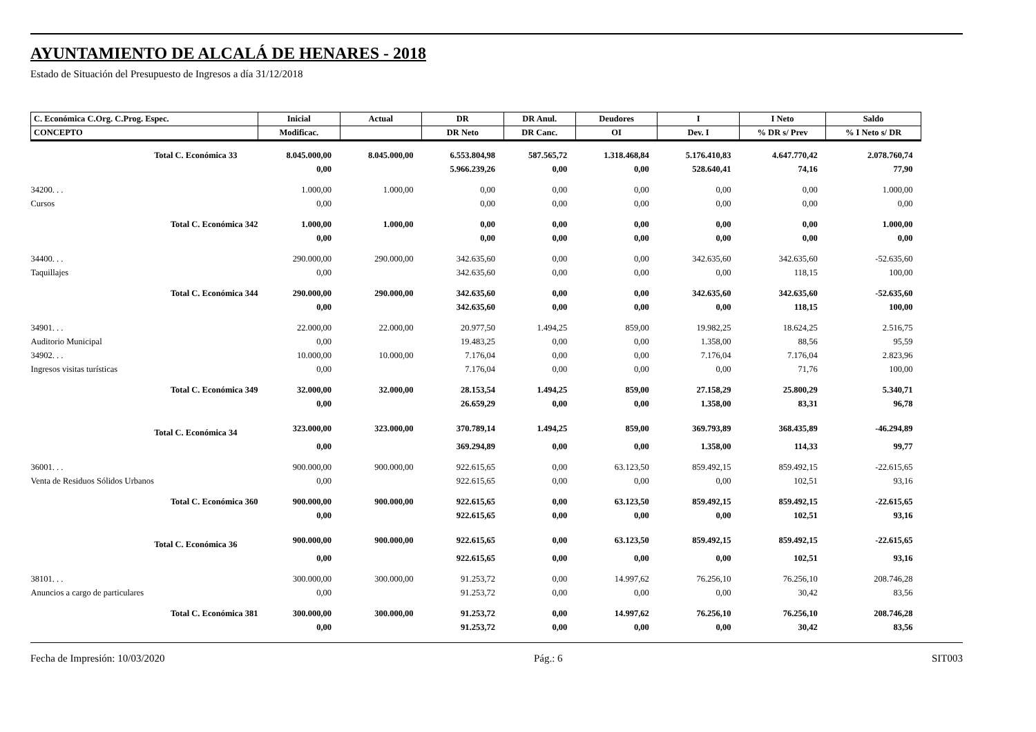AYUNTAMIENTO DE ALCALÁ DE HENARES - 2018
Estado de Situación del Presupuesto de Ingresos a día 31/12/2018
| C. Económica C.Org. C.Prog. Espec. | Inicial | Actual | DR | DR Anul. | Deudores | I | I Neto | Saldo |
| --- | --- | --- | --- | --- | --- | --- | --- | --- |
| CONCEPTO | Modificac. | | DR Neto | DR Canc. | OI | Dev. I | % DR s/ Prev | % I Neto s/ DR |
| Total C. Económica 33 | 8.045.000,00 | 8.045.000,00 | 6.553.804,98 | 587.565,72 | 1.318.468,84 | 5.176.410,83 | 4.647.770,42 | 2.078.760,74 |
| | 0,00 | | 5.966.239,26 | 0,00 | 0,00 | 528.640,41 | 74,16 | 77,90 |
| 34200. . . | 1.000,00 | 1.000,00 | 0,00 | 0,00 | 0,00 | 0,00 | 0,00 | 1.000,00 |
| Cursos | 0,00 | | 0,00 | 0,00 | 0,00 | 0,00 | 0,00 | 0,00 |
| Total C. Económica 342 | 1.000,00 | 1.000,00 | 0,00 | 0,00 | 0,00 | 0,00 | 0,00 | 1.000,00 |
| | 0,00 | | 0,00 | 0,00 | 0,00 | 0,00 | 0,00 | 0,00 |
| 34400. . . | 290.000,00 | 290.000,00 | 342.635,60 | 0,00 | 0,00 | 342.635,60 | 342.635,60 | -52.635,60 |
| Taquillajes | 0,00 | | 342.635,60 | 0,00 | 0,00 | 0,00 | 118,15 | 100,00 |
| Total C. Económica 344 | 290.000,00 | 290.000,00 | 342.635,60 | 0,00 | 0,00 | 342.635,60 | 342.635,60 | -52.635,60 |
| | 0,00 | | 342.635,60 | 0,00 | 0,00 | 0,00 | 118,15 | 100,00 |
| 34901. . . | 22.000,00 | 22.000,00 | 20.977,50 | 1.494,25 | 859,00 | 19.982,25 | 18.624,25 | 2.516,75 |
| Auditorio Municipal | 0,00 | | 19.483,25 | 0,00 | 0,00 | 1.358,00 | 88,56 | 95,59 |
| 34902. . . | 10.000,00 | 10.000,00 | 7.176,04 | 0,00 | 0,00 | 7.176,04 | 7.176,04 | 2.823,96 |
| Ingresos visitas turísticas | 0,00 | | 7.176,04 | 0,00 | 0,00 | 0,00 | 71,76 | 100,00 |
| Total C. Económica 349 | 32.000,00 | 32.000,00 | 28.153,54 | 1.494,25 | 859,00 | 27.158,29 | 25.800,29 | 5.340,71 |
| | 0,00 | | 26.659,29 | 0,00 | 0,00 | 1.358,00 | 83,31 | 96,78 |
| Total C. Económica 34 | 323.000,00 | 323.000,00 | 370.789,14 | 1.494,25 | 859,00 | 369.793,89 | 368.435,89 | -46.294,89 |
| | 0,00 | | 369.294,89 | 0,00 | 0,00 | 1.358,00 | 114,33 | 99,77 |
| 36001. . . | 900.000,00 | 900.000,00 | 922.615,65 | 0,00 | 63.123,50 | 859.492,15 | 859.492,15 | -22.615,65 |
| Venta de Residuos Sólidos Urbanos | 0,00 | | 922.615,65 | 0,00 | 0,00 | 0,00 | 102,51 | 93,16 |
| Total C. Económica 360 | 900.000,00 | 900.000,00 | 922.615,65 | 0,00 | 63.123,50 | 859.492,15 | 859.492,15 | -22.615,65 |
| | 0,00 | | 922.615,65 | 0,00 | 0,00 | 0,00 | 102,51 | 93,16 |
| Total C. Económica 36 | 900.000,00 | 900.000,00 | 922.615,65 | 0,00 | 63.123,50 | 859.492,15 | 859.492,15 | -22.615,65 |
| | 0,00 | | 922.615,65 | 0,00 | 0,00 | 0,00 | 102,51 | 93,16 |
| 38101. . . | 300.000,00 | 300.000,00 | 91.253,72 | 0,00 | 14.997,62 | 76.256,10 | 76.256,10 | 208.746,28 |
| Anuncios a cargo de particulares | 0,00 | | 91.253,72 | 0,00 | 0,00 | 0,00 | 30,42 | 83,56 |
| Total C. Económica 381 | 300.000,00 | 300.000,00 | 91.253,72 | 0,00 | 14.997,62 | 76.256,10 | 76.256,10 | 208.746,28 |
| | 0,00 | | 91.253,72 | 0,00 | 0,00 | 0,00 | 30,42 | 83,56 |
Fecha de Impresión: 10/03/2020 Pág.: 6 SIT003